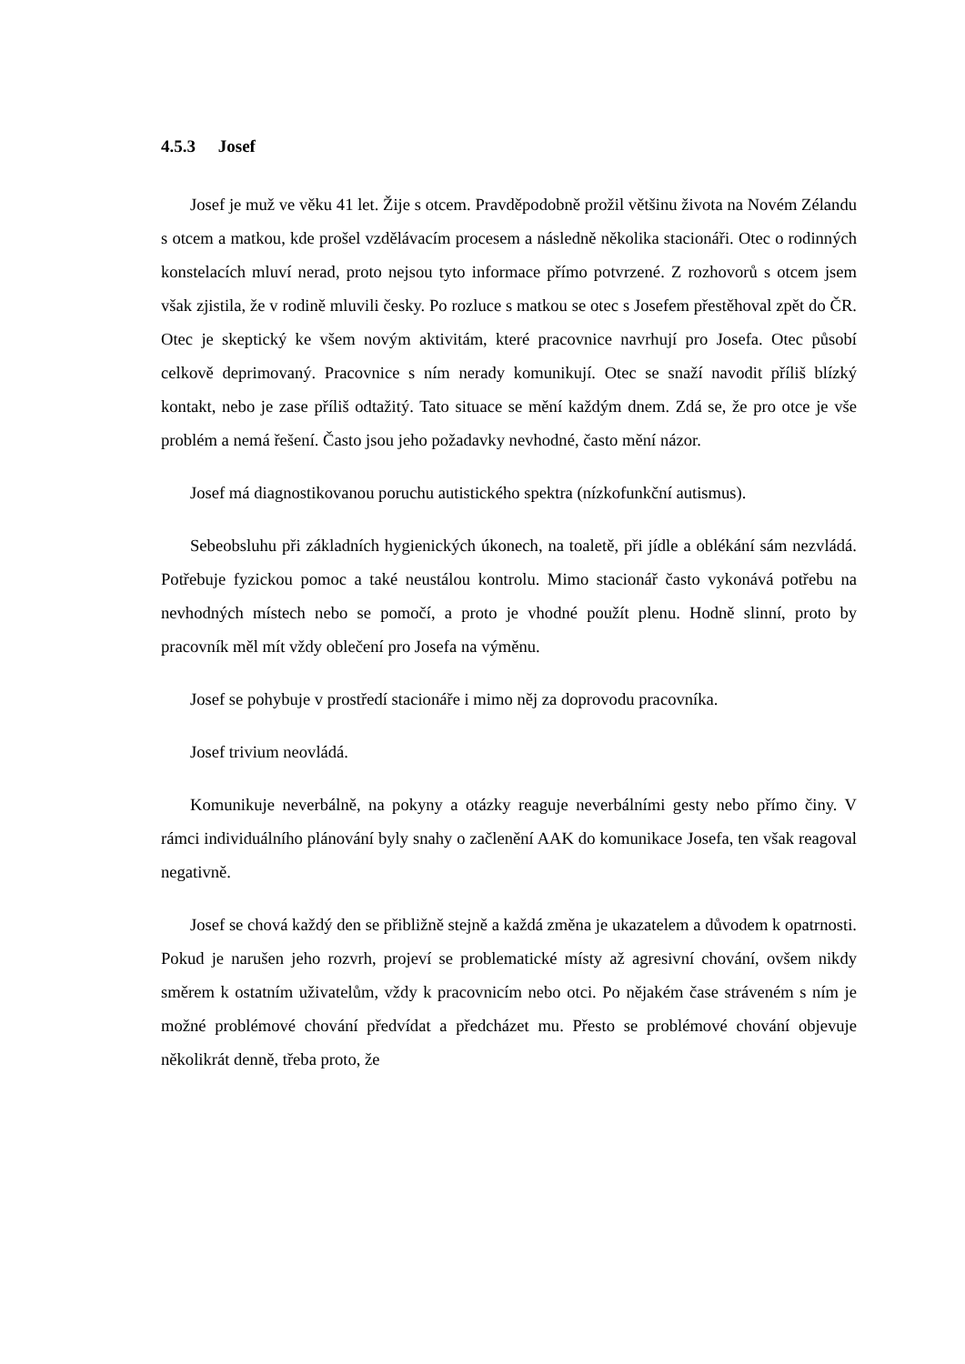4.5.3 Josef
Josef je muž ve věku 41 let. Žije s otcem. Pravděpodobně prožil většinu života na Novém Zélandu s otcem a matkou, kde prošel vzdělávacím procesem a následně několika stacionáři. Otec o rodinných konstelacích mluví nerad, proto nejsou tyto informace přímo potvrzené. Z rozhovorů s otcem jsem však zjistila, že v rodině mluvili česky. Po rozluce s matkou se otec s Josefem přestěhoval zpět do ČR. Otec je skeptický ke všem novým aktivitám, které pracovnice navrhují pro Josefa. Otec působí celkově deprimovaný. Pracovnice s ním nerady komunikují. Otec se snaží navodit příliš blízký kontakt, nebo je zase příliš odtažitý. Tato situace se mění každým dnem. Zdá se, že pro otce je vše problém a nemá řešení. Často jsou jeho požadavky nevhodné, často mění názor.
Josef má diagnostikovanou poruchu autistického spektra (nízkofunkční autismus).
Sebeobsluhu při základních hygienických úkonech, na toaletě, při jídle a oblékání sám nezvládá. Potřebuje fyzickou pomoc a také neustálou kontrolu. Mimo stacionář často vykonává potřebu na nevhodných místech nebo se pomočí, a proto je vhodné použít plenu. Hodně slinní, proto by pracovník měl mít vždy oblečení pro Josefa na výměnu.
Josef se pohybuje v prostředí stacionáře i mimo něj za doprovodu pracovníka.
Josef trivium neovládá.
Komunikuje neverbálně, na pokyny a otázky reaguje neverbálními gesty nebo přímo činy. V rámci individuálního plánování byly snahy o začlenění AAK do komunikace Josefa, ten však reagoval negativně.
Josef se chová každý den se přibližně stejně a každá změna je ukazatelem a důvodem k opatrnosti. Pokud je narušen jeho rozvrh, projeví se problematické místy až agresivní chování, ovšem nikdy směrem k ostatním uživatelům, vždy k pracovnicím nebo otci. Po nějakém čase stráveném s ním je možné problémové chování předvídat a předcházet mu. Přesto se problémové chování objevuje několikrát denně, třeba proto, že